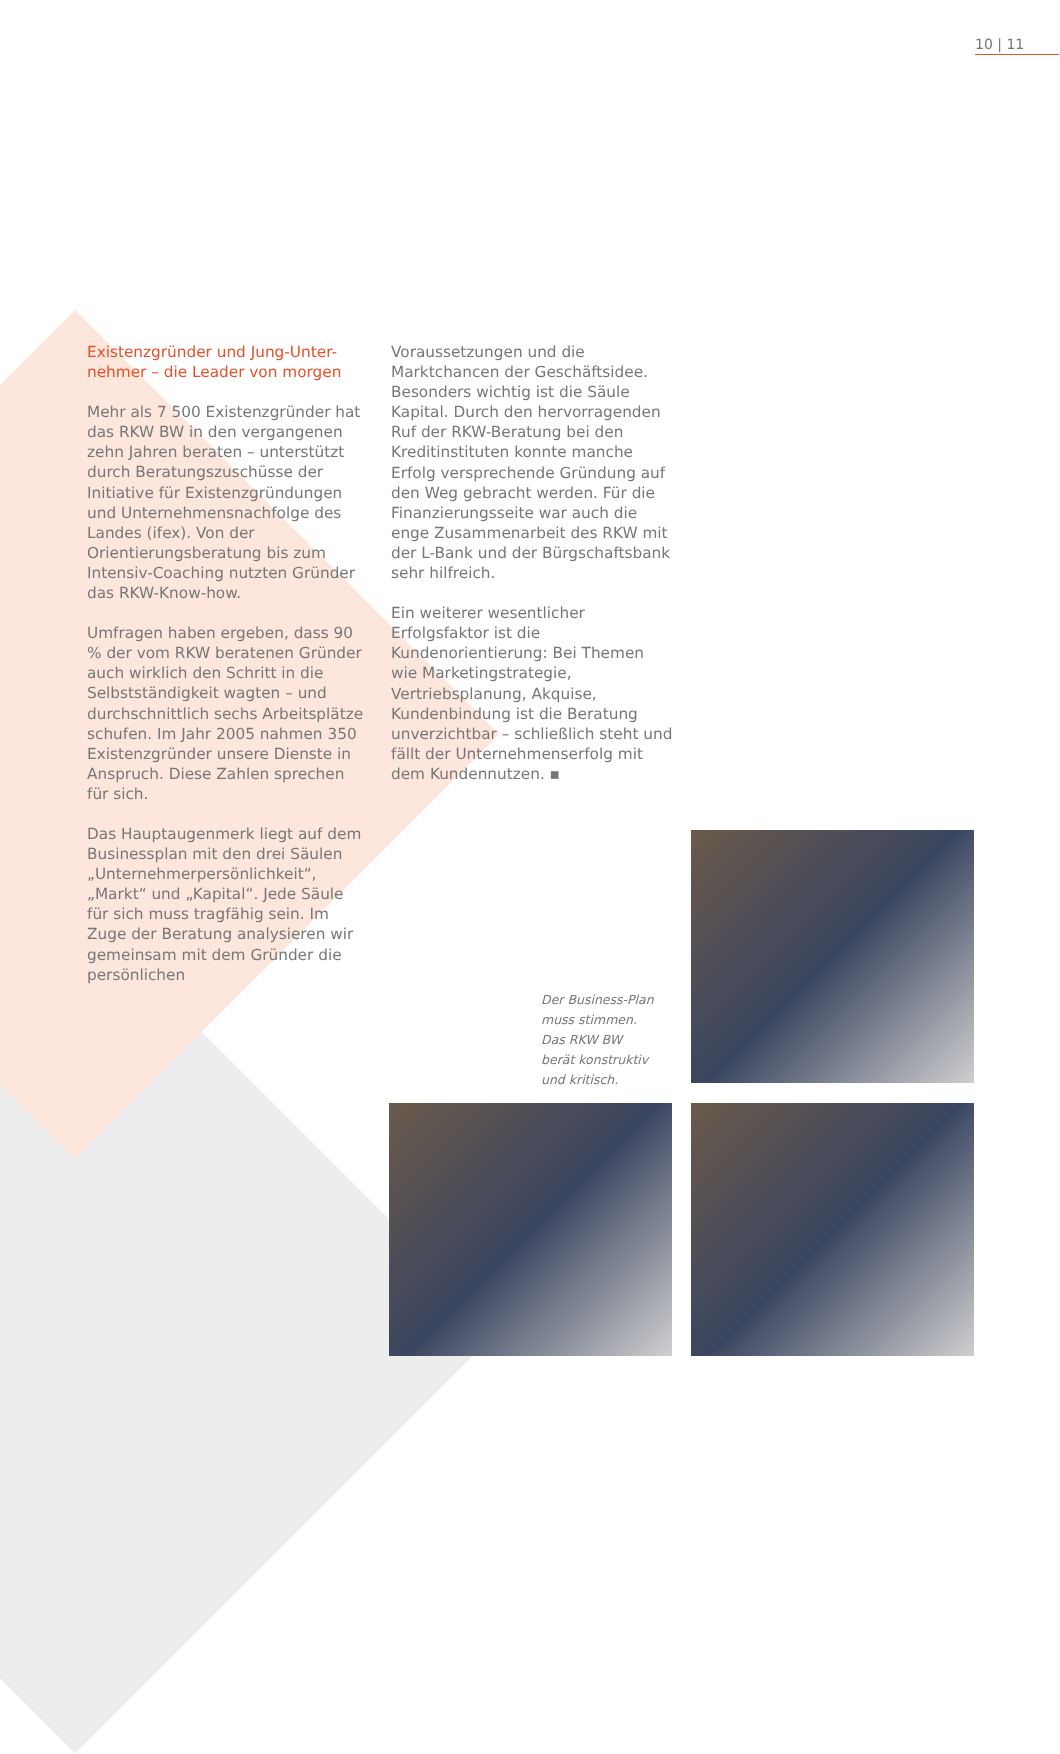10 | 11
Existenzgründer und Jung-Unter-
nehmer – die Leader von morgen
Mehr als 7 500 Existenzgründer hat das RKW BW in den vergangenen zehn Jahren beraten – unterstützt durch Beratungszuschüsse der Initiative für Existenzgründungen und Unternehmensnachfolge des Landes (ifex). Von der Orientierungsberatung bis zum Intensiv-Coaching nutzten Gründer das RKW-Know-how.
Umfragen haben ergeben, dass 90 % der vom RKW beratenen Gründer auch wirklich den Schritt in die Selbstständigkeit wagten – und durchschnittlich sechs Arbeitsplätze schufen. Im Jahr 2005 nahmen 350 Existenzgründer unsere Dienste in Anspruch. Diese Zahlen sprechen für sich.
Das Hauptaugenmerk liegt auf dem Businessplan mit den drei Säulen „Unternehmerpersönlichkeit“, „Markt“ und „Kapital“. Jede Säule für sich muss tragfähig sein. Im Zuge der Beratung analysieren wir gemeinsam mit dem Gründer die persönlichen
Voraussetzungen und die Marktchancen der Geschäftsidee. Besonders wichtig ist die Säule Kapital. Durch den hervorragenden Ruf der RKW-Beratung bei den Kreditinstituten konnte manche Erfolg versprechende Gründung auf den Weg gebracht werden. Für die Finanzierungsseite war auch die enge Zusammenarbeit des RKW mit der L-Bank und der Bürgschaftsbank sehr hilfreich.
Ein weiterer wesentlicher Erfolgsfaktor ist die Kundenorientierung: Bei Themen wie Marketingstrategie, Vertriebsplanung, Akquise, Kundenbindung ist die Beratung unverzichtbar – schließlich steht und fällt der Unternehmenserfolg mit dem Kundennutzen. ▪
Der Business-Plan
muss stimmen.
Das RKW BW
berät konstruktiv
und kritisch.